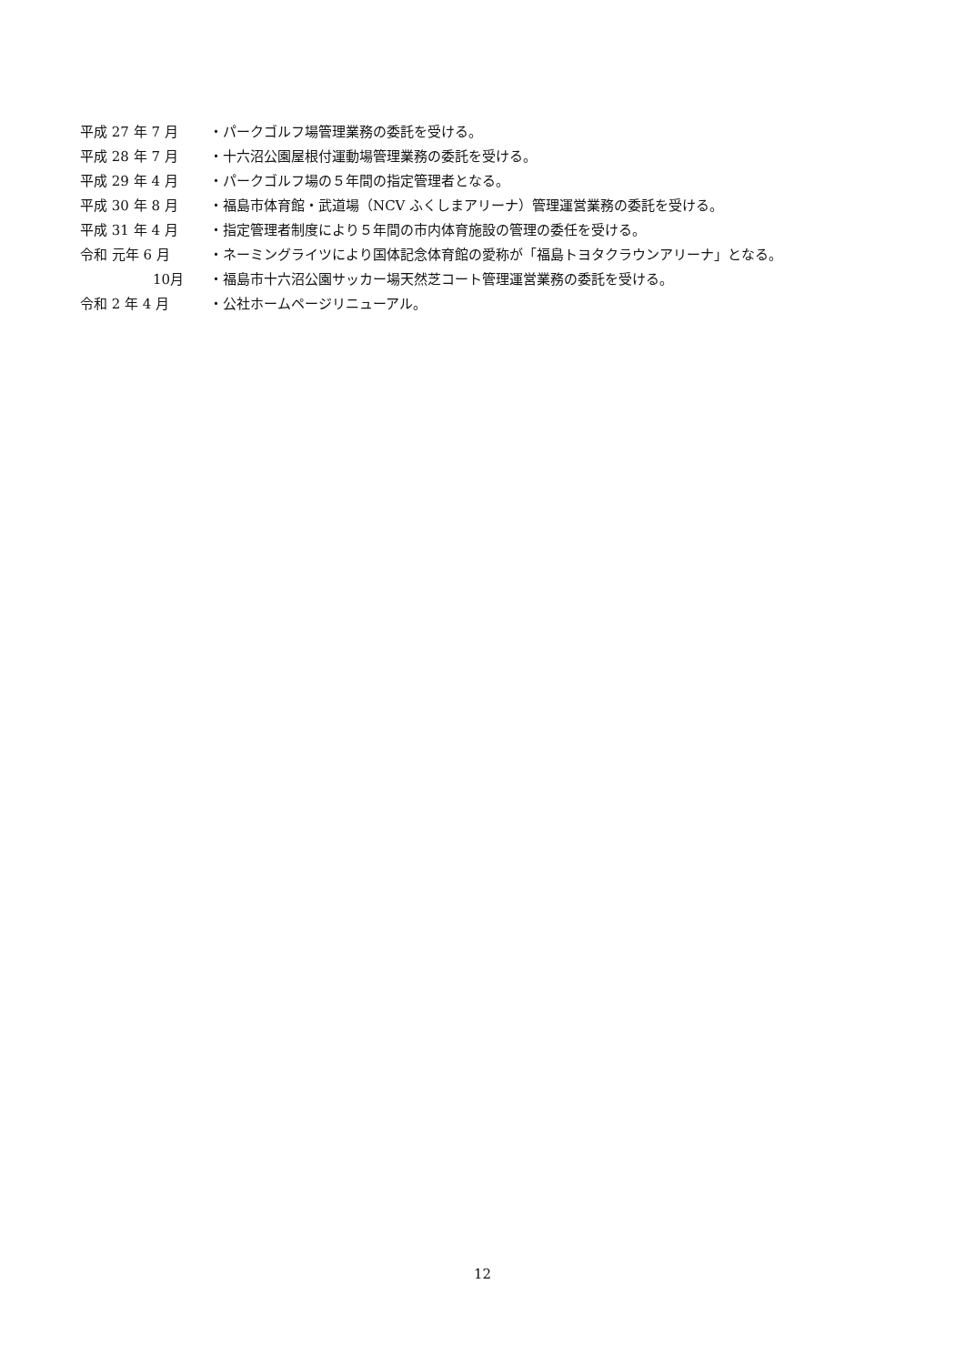平成 27 年 7 月 ・パークゴルフ場管理業務の委託を受ける。
平成 28 年 7 月 ・十六沼公園屋根付運動場管理業務の委託を受ける。
平成 29 年 4 月 ・パークゴルフ場の５年間の指定管理者となる。
平成 30 年 8 月 ・福島市体育館・武道場（NCV ふくしまアリーナ）管理運営業務の委託を受ける。
平成 31 年 4 月 ・指定管理者制度により５年間の市内体育施設の管理の委任を受ける。
令和 元年 6 月 ・ネーミングライツにより国体記念体育館の愛称が「福島トヨタクラウンアリーナ」となる。
10月 ・福島市十六沼公園サッカー場天然芝コート管理運営業務の委託を受ける。
令和 2 年 4 月 ・公社ホームページリニューアル。
12